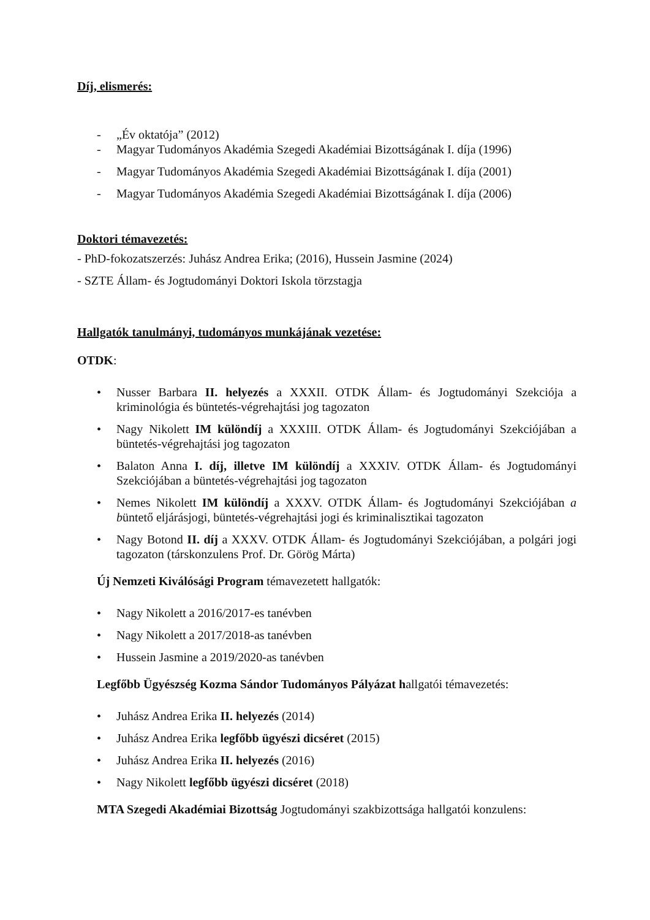Díj, elismerés:
- „Év oktatója” (2012)
- Magyar Tudományos Akadémia Szegedi Akadémiai Bizottságának I. díja (1996)
- Magyar Tudományos Akadémia Szegedi Akadémiai Bizottságának I. díja (2001)
- Magyar Tudományos Akadémia Szegedi Akadémiai Bizottságának I. díja (2006)
Doktori témavezetés:
- PhD-fokozatszerzés: Juhász Andrea Erika; (2016), Hussein Jasmine (2024)
- SZTE Állam- és Jogtudományi Doktori Iskola törzstagja
Hallgatók tanulmányi, tudományos munkájának vezetése:
OTDK:
• Nusser Barbara II. helyezés a XXXII. OTDK Állam- és Jogtudományi Szekciója a kriminológia és büntetés-végrehajtási jog tagozaton
• Nagy Nikolett IM különdíj a XXXIII. OTDK Állam- és Jogtudományi Szekciójában a büntetés-végrehajtási jog tagozaton
• Balaton Anna I. díj, illetve IM különdíj a XXXIV. OTDK Állam- és Jogtudományi Szekciójában a büntetés-végrehajtási jog tagozaton
• Nemes Nikolett IM különdíj a XXXV. OTDK Állam- és Jogtudományi Szekciójában a büntető eljárásjogi, büntetés-végrehajtási jogi és kriminalisztikai tagozaton
• Nagy Botond II. díj a XXXV. OTDK Állam- és Jogtudományi Szekciójában, a polgári jogi tagozaton (társkonzulens Prof. Dr. Görög Márta)
Új Nemzeti Kiválósági Program témavezetett hallgatók:
• Nagy Nikolett a 2016/2017-es tanévben
• Nagy Nikolett a 2017/2018-as tanévben
• Hussein Jasmine a 2019/2020-as tanévben
Legfőbb Ügyészség Kozma Sándor Tudományos Pályázat hallgatói témavezetés:
• Juhász Andrea Erika II. helyezés (2014)
• Juhász Andrea Erika legfőbb ügyészi dicséret (2015)
• Juhász Andrea Erika II. helyezés (2016)
• Nagy Nikolett legfőbb ügyészi dicséret (2018)
MTA Szegedi Akadémiai Bizottság Jogtudományi szakbizottsága hallgatói konzulens: